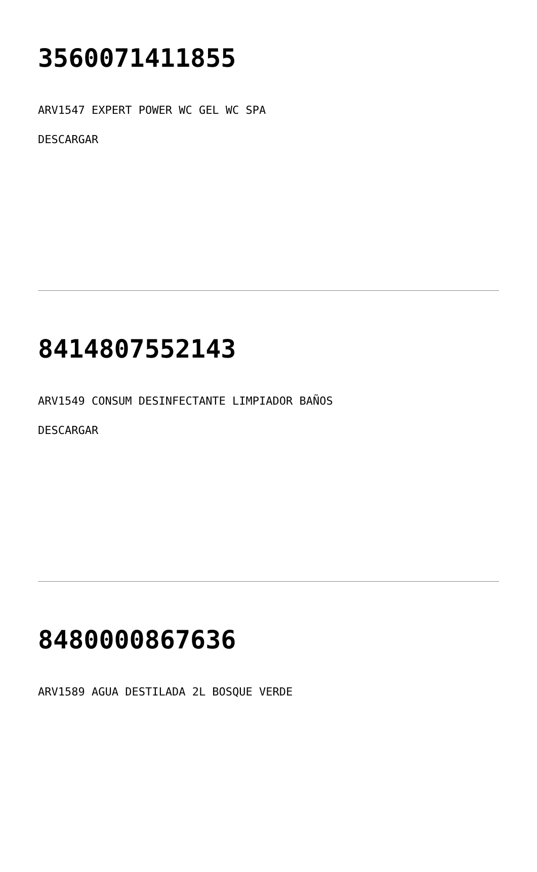3560071411855
ARV1547 EXPERT POWER WC GEL WC SPA
DESCARGAR
8414807552143
ARV1549 CONSUM DESINFECTANTE LIMPIADOR BAÑOS
DESCARGAR
8480000867636
ARV1589 AGUA DESTILADA 2L BOSQUE VERDE